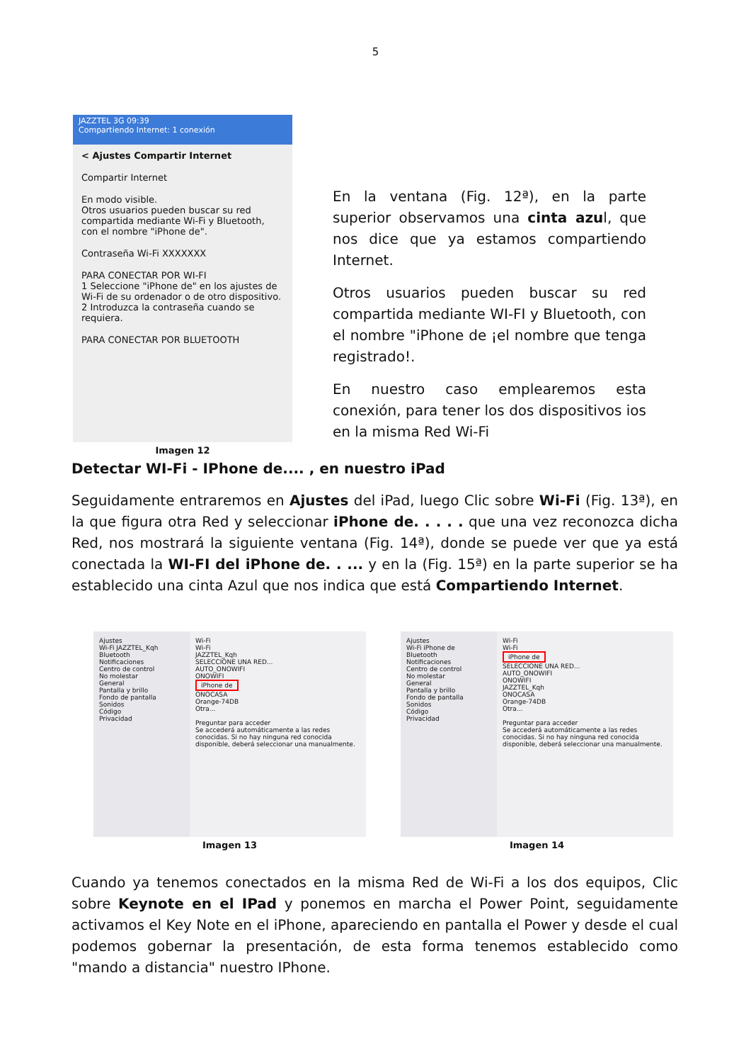5
JAZZTEL 3G 09:39
Compartiendo Internet: 1 conexión
< Ajustes Compartir Internet
Compartir Internet
En modo visible.
Otros usuarios pueden buscar su red compartida mediante Wi-Fi y Bluetooth, con el nombre "iPhone de".
Contraseña Wi-Fi XXXXXXX
PARA CONECTAR POR WI-FI
1 Seleccione "iPhone de" en los ajustes de Wi-Fi de su ordenador o de otro dispositivo.
2 Introduzca la contraseña cuando se requiera.
PARA CONECTAR POR BLUETOOTH
Imagen 12
En la ventana (Fig. 12ª), en la parte superior observamos una cinta azul, que nos dice que ya estamos compartiendo Internet.
Otros usuarios pueden buscar su red compartida mediante WI-FI y Bluetooth, con el nombre "iPhone de ¡el nombre que tenga registrado!.
En nuestro caso emplearemos esta conexión, para tener los dos dispositivos ios en la misma Red Wi-Fi
Detectar WI-Fi - IPhone de.... , en nuestro iPad
Seguidamente entraremos en Ajustes del iPad, luego Clic sobre Wi-Fi (Fig. 13ª), en la que figura otra Red y seleccionar iPhone de. . . . . que una vez reconozca dicha Red, nos mostrará la siguiente ventana (Fig. 14ª), donde se puede ver que ya está conectada la WI-FI del iPhone de. . ... y en la (Fig. 15ª) en la parte superior se ha establecido una cinta Azul que nos indica que está Compartiendo Internet.
Ajustes
Wi-Fi JAZZTEL_Kqh
Bluetooth
Notificaciones
Centro de control
No molestar
General
Pantalla y brillo
Fondo de pantalla
Sonidos
Código
Privacidad
Wi-Fi
Wi-Fi
JAZZTEL_Kqh
SELECCIONE UNA RED...
AUTO_ONOWIFI
ONOWIFI
iPhone de
ONOCASA
Orange-74DB
Otra...
Preguntar para acceder
Se accederá automáticamente a las redes conocidas. Si no hay ninguna red conocida disponible, deberá seleccionar una manualmente.
Imagen 13
Ajustes
Wi-Fi iPhone de
Bluetooth
Notificaciones
Centro de control
No molestar
General
Pantalla y brillo
Fondo de pantalla
Sonidos
Código
Privacidad
Wi-Fi
Wi-Fi
iPhone de
SELECCIONE UNA RED...
AUTO_ONOWIFI
ONOWIFI
JAZZTEL_Kqh
ONOCASA
Orange-74DB
Otra...
Preguntar para acceder
Se accederá automáticamente a las redes conocidas. Si no hay ninguna red conocida disponible, deberá seleccionar una manualmente.
Imagen 14
Cuando ya tenemos conectados en la misma Red de Wi-Fi a los dos equipos, Clic sobre Keynote en el IPad y ponemos en marcha el Power Point, seguidamente activamos el Key Note en el iPhone, apareciendo en pantalla el Power y desde el cual podemos gobernar la presentación, de esta forma tenemos establecido como "mando a distancia" nuestro IPhone.